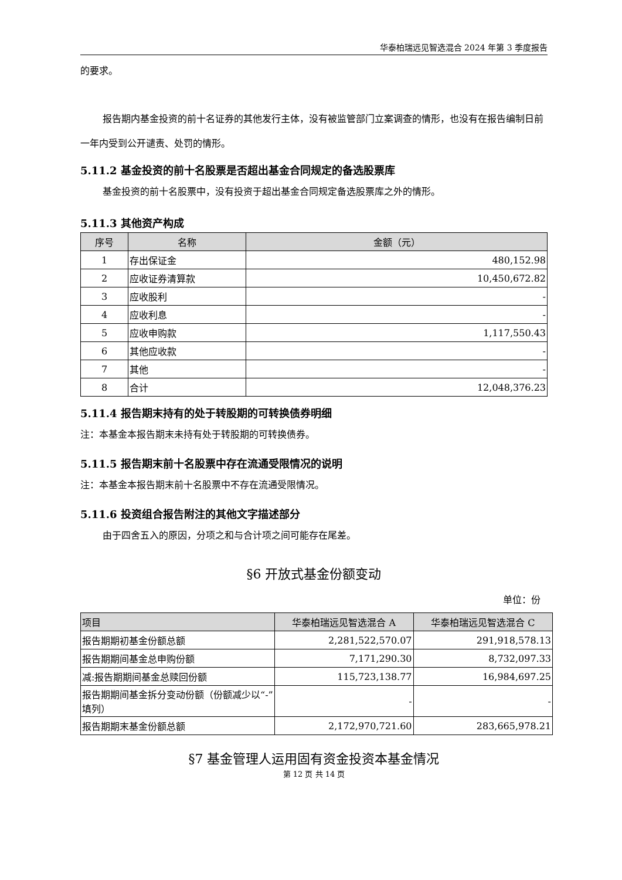华泰柏瑞远见智选混合 2024 年第 3 季度报告
的要求。
报告期内基金投资的前十名证券的其他发行主体，没有被监管部门立案调查的情形，也没有在报告编制日前一年内受到公开谴责、处罚的情形。
5.11.2 基金投资的前十名股票是否超出基金合同规定的备选股票库
基金投资的前十名股票中，没有投资于超出基金合同规定备选股票库之外的情形。
5.11.3 其他资产构成
| 序号 | 名称 | 金额（元） |
| --- | --- | --- |
| 1 | 存出保证金 | 480,152.98 |
| 2 | 应收证券清算款 | 10,450,672.82 |
| 3 | 应收股利 | - |
| 4 | 应收利息 | - |
| 5 | 应收申购款 | 1,117,550.43 |
| 6 | 其他应收款 | - |
| 7 | 其他 | - |
| 8 | 合计 | 12,048,376.23 |
5.11.4 报告期末持有的处于转股期的可转换债券明细
注：本基金本报告期末未持有处于转股期的可转换债券。
5.11.5 报告期末前十名股票中存在流通受限情况的说明
注：本基金本报告期末前十名股票中不存在流通受限情况。
5.11.6 投资组合报告附注的其他文字描述部分
由于四舍五入的原因，分项之和与合计项之间可能存在尾差。
§6 开放式基金份额变动
单位：份
| 项目 | 华泰柏瑞远见智选混合 A | 华泰柏瑞远见智选混合 C |
| --- | --- | --- |
| 报告期期初基金份额总额 | 2,281,522,570.07 | 291,918,578.13 |
| 报告期期间基金总申购份额 | 7,171,290.30 | 8,732,097.33 |
| 减:报告期期间基金总赎回份额 | 115,723,138.77 | 16,984,697.25 |
| 报告期期间基金拆分变动份额（份额减少以“-”填列） | - | - |
| 报告期期末基金份额总额 | 2,172,970,721.60 | 283,665,978.21 |
§7 基金管理人运用固有资金投资本基金情况
第 12 页 共 14 页